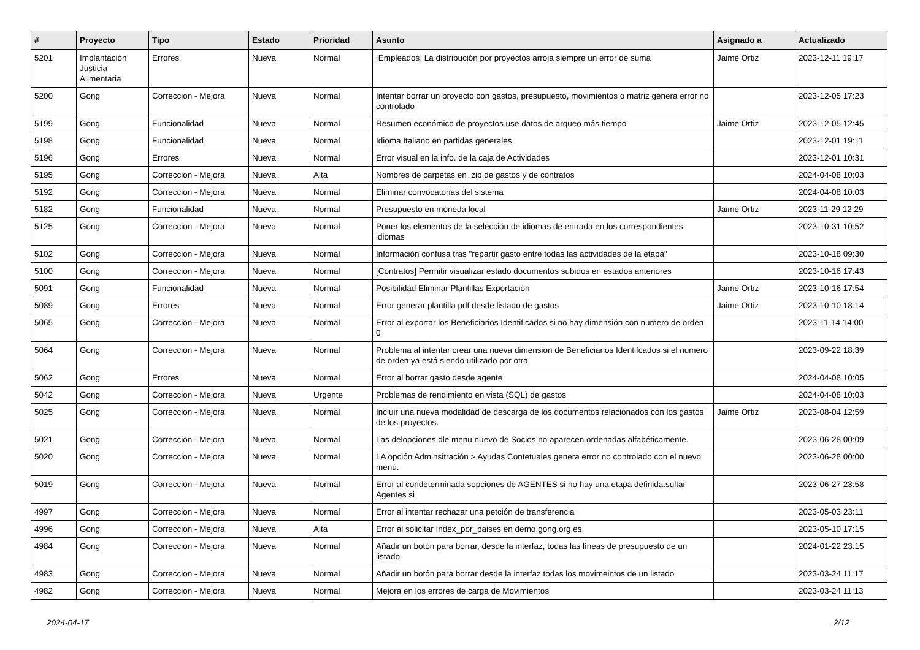| # | Proyecto | Tipo | Estado | Prioridad | Asunto | Asignado a | Actualizado |
| --- | --- | --- | --- | --- | --- | --- | --- |
| 5201 | Implantación Justicia Alimentaria | Errores | Nueva | Normal | [Empleados] La distribución por proyectos arroja siempre un error de suma | Jaime Ortiz | 2023-12-11 19:17 |
| 5200 | Gong | Correccion - Mejora | Nueva | Normal | Intentar borrar un proyecto con gastos, presupuesto, movimientos o matriz genera error no controlado | | 2023-12-05 17:23 |
| 5199 | Gong | Funcionalidad | Nueva | Normal | Resumen económico de proyectos use datos de arqueo más tiempo | Jaime Ortiz | 2023-12-05 12:45 |
| 5198 | Gong | Funcionalidad | Nueva | Normal | Idioma Italiano en partidas generales | | 2023-12-01 19:11 |
| 5196 | Gong | Errores | Nueva | Normal | Error visual en la info. de la caja de Actividades | | 2023-12-01 10:31 |
| 5195 | Gong | Correccion - Mejora | Nueva | Alta | Nombres de carpetas en .zip de gastos y de contratos | | 2024-04-08 10:03 |
| 5192 | Gong | Correccion - Mejora | Nueva | Normal | Eliminar convocatorias del sistema | | 2024-04-08 10:03 |
| 5182 | Gong | Funcionalidad | Nueva | Normal | Presupuesto en moneda local | Jaime Ortiz | 2023-11-29 12:29 |
| 5125 | Gong | Correccion - Mejora | Nueva | Normal | Poner los elementos de la selección de idiomas de entrada en los correspondientes idiomas | | 2023-10-31 10:52 |
| 5102 | Gong | Correccion - Mejora | Nueva | Normal | Información confusa tras "repartir gasto entre todas las actividades de la etapa" | | 2023-10-18 09:30 |
| 5100 | Gong | Correccion - Mejora | Nueva | Normal | [Contratos] Permitir visualizar estado documentos subidos en estados anteriores | | 2023-10-16 17:43 |
| 5091 | Gong | Funcionalidad | Nueva | Normal | Posibilidad Eliminar Plantillas Exportación | Jaime Ortiz | 2023-10-16 17:54 |
| 5089 | Gong | Errores | Nueva | Normal | Error generar plantilla pdf desde listado de gastos | Jaime Ortiz | 2023-10-10 18:14 |
| 5065 | Gong | Correccion - Mejora | Nueva | Normal | Error al exportar los Beneficiarios Identificados si no hay dimensión con numero de orden 0 | | 2023-11-14 14:00 |
| 5064 | Gong | Correccion - Mejora | Nueva | Normal | Problema al intentar crear una nueva dimension de Beneficiarios Identifcados si el numero de orden ya está siendo utilizado por otra | | 2023-09-22 18:39 |
| 5062 | Gong | Errores | Nueva | Normal | Error al borrar gasto desde agente | | 2024-04-08 10:05 |
| 5042 | Gong | Correccion - Mejora | Nueva | Urgente | Problemas de rendimiento en vista (SQL) de gastos | | 2024-04-08 10:03 |
| 5025 | Gong | Correccion - Mejora | Nueva | Normal | Incluir una nueva modalidad de descarga de los documentos relacionados con los gastos de los proyectos. | Jaime Ortiz | 2023-08-04 12:59 |
| 5021 | Gong | Correccion - Mejora | Nueva | Normal | Las delopciones dle menu nuevo de Socios no aparecen ordenadas alfabéticamente. | | 2023-06-28 00:09 |
| 5020 | Gong | Correccion - Mejora | Nueva | Normal | LA opción Adminsitración > Ayudas Contetuales genera error no controlado con el nuevo menú. | | 2023-06-28 00:00 |
| 5019 | Gong | Correccion - Mejora | Nueva | Normal | Error al condeterminada sopciones de AGENTES si no hay una etapa definida.sultar Agentes si | | 2023-06-27 23:58 |
| 4997 | Gong | Correccion - Mejora | Nueva | Normal | Error al intentar rechazar una petción de transferencia | | 2023-05-03 23:11 |
| 4996 | Gong | Correccion - Mejora | Nueva | Alta | Error al solicitar Index_por_paises en demo.gong.org.es | | 2023-05-10 17:15 |
| 4984 | Gong | Correccion - Mejora | Nueva | Normal | Añadir un botón para borrar, desde la interfaz, todas las líneas de presupuesto de un listado | | 2024-01-22 23:15 |
| 4983 | Gong | Correccion - Mejora | Nueva | Normal | Añadir un botón para borrar desde la interfaz todas los movimeintos de un listado | | 2023-03-24 11:17 |
| 4982 | Gong | Correccion - Mejora | Nueva | Normal | Mejora en los errores de carga de Movimientos | | 2023-03-24 11:13 |
2024-04-17 2/12